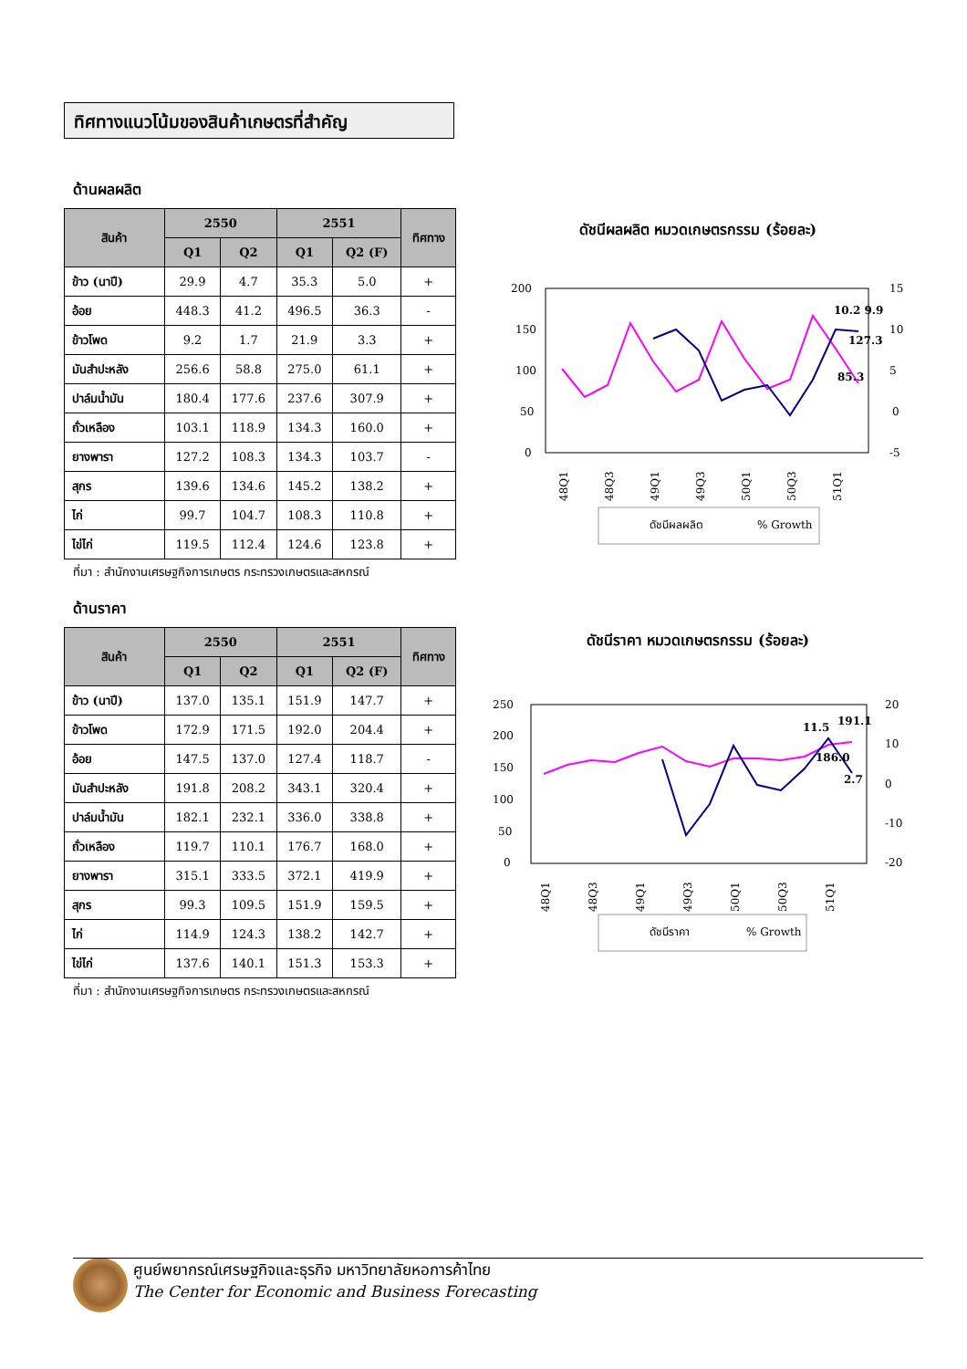ทิศทางแนวโน้มของสินค้าเกษตรที่สำคัญ
ด้านผลผลิต
| สินค้า | 2550 | | 2551 | | ทิศทาง |
| --- | --- | --- | --- | --- | --- |
| | Q1 | Q2 | Q1 | Q2 (F) | |
| ข้าว (นาปี) | 29.9 | 4.7 | 35.3 | 5.0 | + |
| อ้อย | 448.3 | 41.2 | 496.5 | 36.3 | - |
| ข้าวโพด | 9.2 | 1.7 | 21.9 | 3.3 | + |
| มันสำปะหลัง | 256.6 | 58.8 | 275.0 | 61.1 | + |
| ปาล์มน้ำมัน | 180.4 | 177.6 | 237.6 | 307.9 | + |
| ถั่วเหลือง | 103.1 | 118.9 | 134.3 | 160.0 | + |
| ยางพารา | 127.2 | 108.3 | 134.3 | 103.7 | - |
| สุกร | 139.6 | 134.6 | 145.2 | 138.2 | + |
| ไก่ | 99.7 | 104.7 | 108.3 | 110.8 | + |
| ไข่ไก่ | 119.5 | 112.4 | 124.6 | 123.8 | + |
ที่มา : สำนักงานเศรษฐกิจการเกษตร กระทรวงเกษตรและสหกรณ์
ดัชนีผลผลิต หมวดเกษตรกรรม (ร้อยละ)
200
150
100
50
0
15
10
5
0
-5
10.2 9.9
127.3
85.3
48Q1
48Q3
49Q1
49Q3
50Q1
50Q3
51Q1
ดัชนีผลผลิต
% Growth
ด้านราคา
| สินค้า | 2550 | | 2551 | | ทิศทาง |
| --- | --- | --- | --- | --- | --- |
| | Q1 | Q2 | Q1 | Q2 (F) | |
| ข้าว (นาปี) | 137.0 | 135.1 | 151.9 | 147.7 | + |
| ข้าวโพด | 172.9 | 171.5 | 192.0 | 204.4 | + |
| อ้อย | 147.5 | 137.0 | 127.4 | 118.7 | - |
| มันสำปะหลัง | 191.8 | 208.2 | 343.1 | 320.4 | + |
| ปาล์มน้ำมัน | 182.1 | 232.1 | 336.0 | 338.8 | + |
| ถั่วเหลือง | 119.7 | 110.1 | 176.7 | 168.0 | + |
| ยางพารา | 315.1 | 333.5 | 372.1 | 419.9 | + |
| สุกร | 99.3 | 109.5 | 151.9 | 159.5 | + |
| ไก่ | 114.9 | 124.3 | 138.2 | 142.7 | + |
| ไข่ไก่ | 137.6 | 140.1 | 151.3 | 153.3 | + |
ที่มา : สำนักงานเศรษฐกิจการเกษตร กระทรวงเกษตรและสหกรณ์
ดัชนีราคา หมวดเกษตรกรรม (ร้อยละ)
250
200
150
100
50
0
20
10
0
-10
-20
11.5
191.1
186.0
2.7
48Q1
48Q3
49Q1
49Q3
50Q1
50Q3
51Q1
ดัชนีราคา
% Growth
ศูนย์พยากรณ์เศรษฐกิจและธุรกิจ มหาวิทยาลัยหอการค้าไทย
The Center for Economic and Business Forecasting